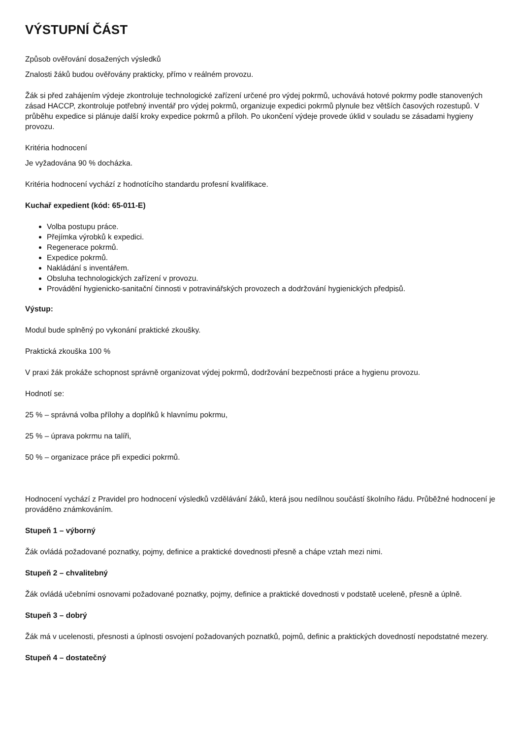VÝSTUPNÍ ČÁST
Způsob ověřování dosažených výsledků
Znalosti žáků budou ověřovány prakticky, přímo v reálném provozu.
Žák si před zahájením výdeje zkontroluje technologické zařízení určené pro výdej pokrmů, uchovává hotové pokrmy podle stanovených zásad HACCP, zkontroluje potřebný inventář pro výdej pokrmů, organizuje expedici pokrmů plynule bez větších časových rozestupů. V průběhu expedice si plánuje další kroky expedice pokrmů a příloh. Po ukončení výdeje provede úklid v souladu se zásadami hygieny provozu.
Kritéria hodnocení
Je vyžadována 90 % docházka.
Kritéria hodnocení vychází z hodnotícího standardu profesní kvalifikace.
Kuchař expedient (kód: 65-011-E)
Volba postupu práce.
Přejímka výrobků k expedici.
Regenerace pokrmů.
Expedice pokrmů.
Nakládání s inventářem.
Obsluha technologických zařízení v provozu.
Provádění hygienicko-sanitační činnosti v potravinářských provozech a dodržování hygienických předpisů.
Výstup:
Modul bude splněný po vykonání praktické zkoušky.
Praktická zkouška 100 %
V praxi žák prokáže schopnost správně organizovat výdej pokrmů, dodržování bezpečnosti práce a hygienu provozu.
Hodnotí se:
25 % – správná volba přílohy a doplňků k hlavnímu pokrmu,
25 % – úprava pokrmu na talíři,
50 % – organizace práce při expedici pokrmů.
Hodnocení vychází z Pravidel pro hodnocení výsledků vzdělávání žáků, která jsou nedílnou součástí školního řádu. Průběžné hodnocení je prováděno známkováním.
Stupeň 1 – výborný
Žák ovládá požadované poznatky, pojmy, definice a praktické dovednosti přesně a chápe vztah mezi nimi.
Stupeň 2 – chvalitebný
Žák ovládá učebními osnovami požadované poznatky, pojmy, definice a praktické dovednosti v podstatě uceleně, přesně a úplně.
Stupeň 3 – dobrý
Žák má v ucelenosti, přesnosti a úplnosti osvojení požadovaných poznatků, pojmů, definic a praktických dovedností nepodstatné mezery.
Stupeň 4 – dostatečný